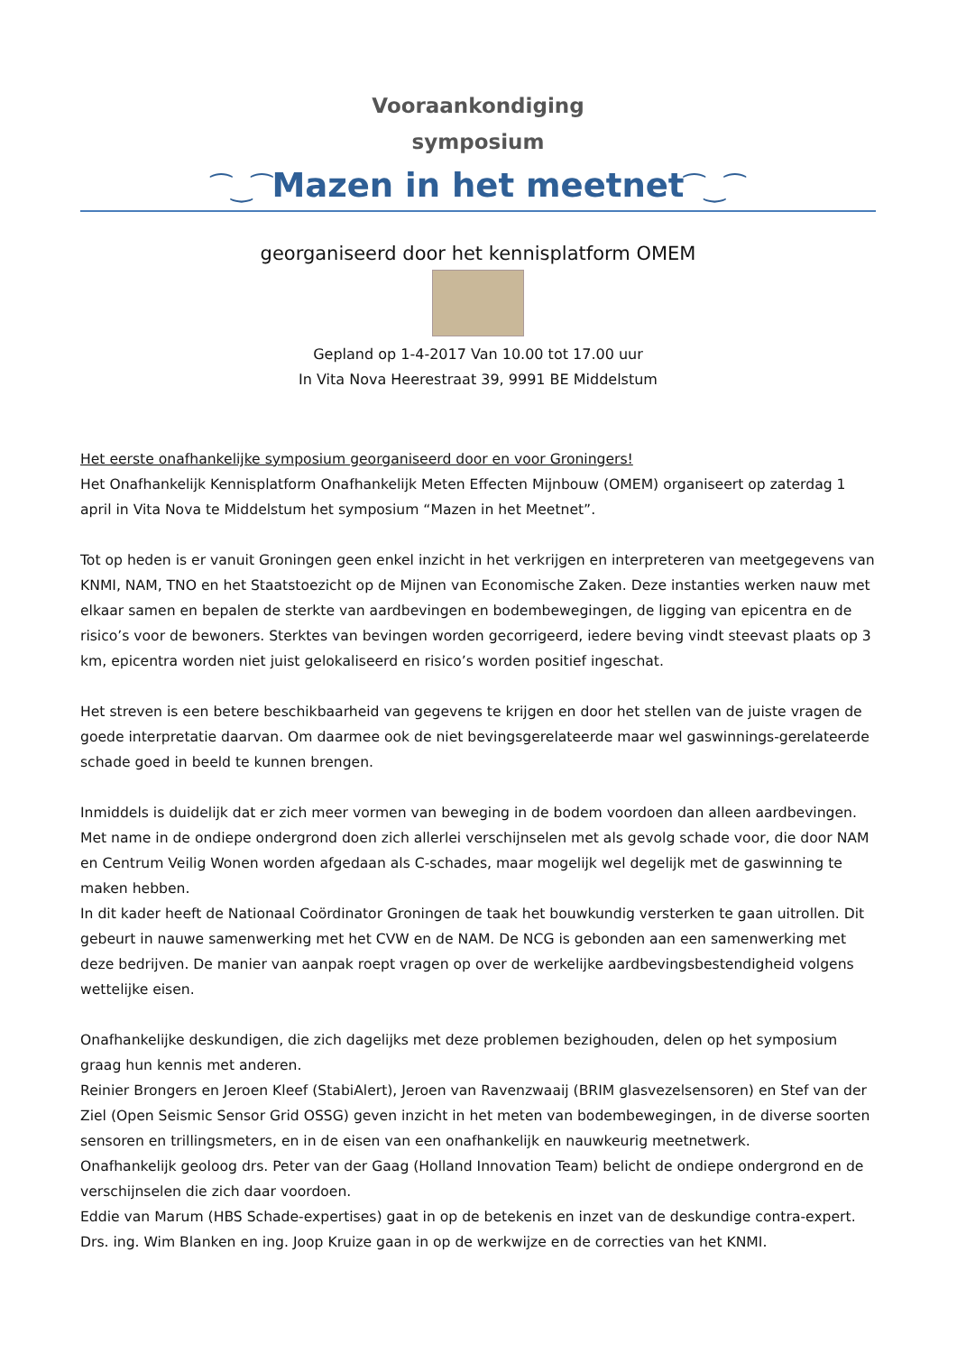Vooraankondiging
symposium
⁀‿⁀Mazen in het meetnet⁀‿⁀
georganiseerd door het kennisplatform OMEM
Gepland op 1-4-2017 Van 10.00 tot 17.00 uur
In Vita Nova Heerestraat 39, 9991 BE Middelstum
Het eerste onafhankelijke symposium georganiseerd door en voor Groningers!
Het Onafhankelijk Kennisplatform Onafhankelijk Meten Effecten Mijnbouw (OMEM) organiseert op zaterdag 1 april in Vita Nova te Middelstum het symposium “Mazen in het Meetnet”.
Tot op heden is er vanuit Groningen geen enkel inzicht in het verkrijgen en interpreteren van meetgegevens van KNMI, NAM, TNO en het Staatstoezicht op de Mijnen van Economische Zaken. Deze instanties werken nauw met elkaar samen en bepalen de sterkte van aardbevingen en bodembewegingen, de ligging van epicentra en de risico’s voor de bewoners. Sterktes van bevingen worden gecorrigeerd, iedere beving vindt steevast plaats op 3 km, epicentra worden niet juist gelokaliseerd en risico’s worden positief ingeschat.
Het streven is een betere beschikbaarheid van gegevens te krijgen en door het stellen van de juiste vragen de goede interpretatie daarvan. Om daarmee ook de niet bevingsgerelateerde maar wel gaswinnings-gerelateerde schade goed in beeld te kunnen brengen.
Inmiddels is duidelijk dat er zich meer vormen van beweging in de bodem voordoen dan alleen aardbevingen. Met name in de ondiepe ondergrond doen zich allerlei verschijnselen met als gevolg schade voor, die door NAM en Centrum Veilig Wonen worden afgedaan als C-schades, maar mogelijk wel degelijk met de gaswinning te maken hebben.
In dit kader heeft de Nationaal Coördinator Groningen de taak het bouwkundig versterken te gaan uitrollen. Dit gebeurt in nauwe samenwerking met het CVW en de NAM. De NCG is gebonden aan een samenwerking met deze bedrijven. De manier van aanpak roept vragen op over de werkelijke aardbevingsbestendigheid volgens wettelijke eisen.
Onafhankelijke deskundigen, die zich dagelijks met deze problemen bezighouden, delen op het symposium graag hun kennis met anderen.
Reinier Brongers en Jeroen Kleef (StabiAlert), Jeroen van Ravenzwaaij (BRIM glasvezelsensoren) en Stef van der Ziel (Open Seismic Sensor Grid OSSG) geven inzicht in het meten van bodembewegingen, in de diverse soorten sensoren en trillingsmeters, en in de eisen van een onafhankelijk en nauwkeurig meetnetwerk.
Onafhankelijk geoloog drs. Peter van der Gaag (Holland Innovation Team) belicht de ondiepe ondergrond en de verschijnselen die zich daar voordoen.
Eddie van Marum (HBS Schade-expertises) gaat in op de betekenis en inzet van de deskundige contra-expert.
Drs. ing. Wim Blanken en ing. Joop Kruize gaan in op de werkwijze en de correcties van het KNMI.